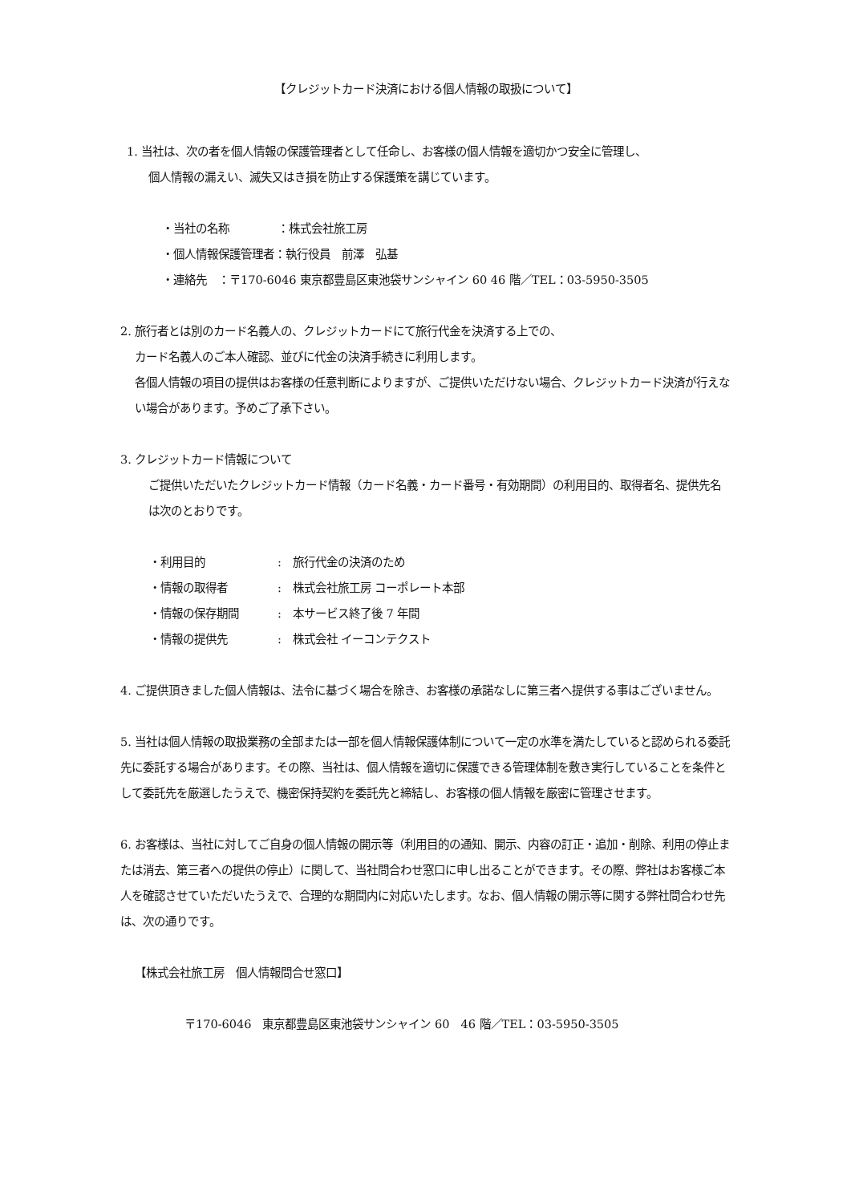【クレジットカード決済における個人情報の取扱について】
1. 当社は、次の者を個人情報の保護管理者として任命し、お客様の個人情報を適切かつ安全に管理し、
個人情報の漏えい、滅失又はき損を防止する保護策を講じています。
・当社の名称 ：株式会社旅工房
・個人情報保護管理者：執行役員　前澤　弘基
・連絡先　：〒170-6046 東京都豊島区東池袋サンシャイン 60 46 階／TEL：03-5950-3505
2. 旅行者とは別のカード名義人の、クレジットカードにて旅行代金を決済する上での、
カード名義人のご本人確認、並びに代金の決済手続きに利用します。
各個人情報の項目の提供はお客様の任意判断によりますが、ご提供いただけない場合、クレジットカード決済が行えない場合があります。予めご了承下さい。
3. クレジットカード情報について
ご提供いただいたクレジットカード情報（カード名義・カード番号・有効期間）の利用目的、取得者名、提供先名は次のとおりです。
・利用目的:　旅行代金の決済のため
・情報の取得者:　株式会社旅工房 コーポレート本部
・情報の保存期間:　本サービス終了後 7 年間
・情報の提供先:　株式会社 イーコンテクスト
4. ご提供頂きました個人情報は、法令に基づく場合を除き、お客様の承諾なしに第三者へ提供する事はございません。
5. 当社は個人情報の取扱業務の全部または一部を個人情報保護体制について一定の水準を満たしていると認められる委託先に委託する場合があります。その際、当社は、個人情報を適切に保護できる管理体制を敷き実行していることを条件として委託先を厳選したうえで、機密保持契約を委託先と締結し、お客様の個人情報を厳密に管理させます。
6. お客様は、当社に対してご自身の個人情報の開示等（利用目的の通知、開示、内容の訂正・追加・削除、利用の停止または消去、第三者への提供の停止）に関して、当社問合わせ窓口に申し出ることができます。その際、弊社はお客様ご本人を確認させていただいたうえで、合理的な期間内に対応いたします。なお、個人情報の開示等に関する弊社問合わせ先は、次の通りです。
【株式会社旅工房　個人情報問合せ窓口】
〒170-6046　東京都豊島区東池袋サンシャイン 60　46 階／TEL：03-5950-3505